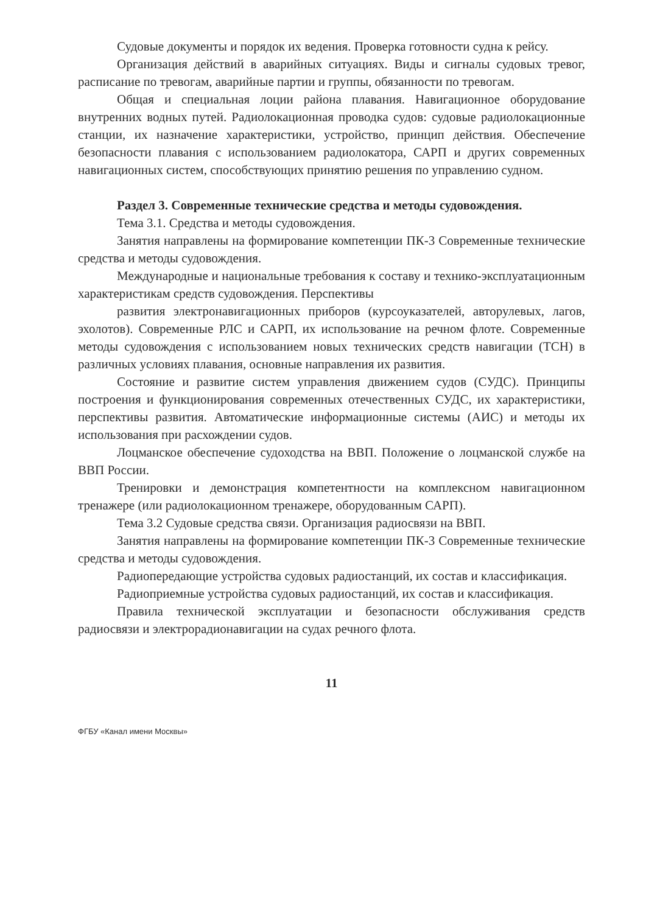Судовые документы и порядок их ведения. Проверка готовности судна к рейсу.
Организация действий в аварийных ситуациях. Виды и сигналы судовых тревог, расписание по тревогам, аварийные партии и группы, обязанности по тревогам.
Общая и специальная лоции района плавания. Навигационное оборудование внутренних водных путей. Радиолокационная проводка судов: судовые радиолокационные станции, их назначение характеристики, устройство, принцип действия. Обеспечение безопасности плавания с использованием радиолокатора, САРП и других современных навигационных систем, способствующих принятию решения по управлению судном.
Раздел 3. Современные технические средства и методы судовождения.
Тема 3.1. Средства и методы судовождения.
Занятия направлены на формирование компетенции ПК-3 Современные технические средства и методы судовождения.
Международные и национальные требования к составу и технико-эксплуатационным характеристикам средств судовождения. Перспективы
развития электронавигационных приборов (курсоуказателей, авторулевых, лагов, эхолотов). Современные РЛС и САРП, их использование на речном флоте. Современные методы судовождения с использованием новых технических средств навигации (ТСН) в различных условиях плавания, основные направления их развития.
Состояние и развитие систем управления движением судов (СУДС). Принципы построения и функционирования современных отечественных СУДС, их характеристики, перспективы развития. Автоматические информационные системы (АИС) и методы их использования при расхождении судов.
Лоцманское обеспечение судоходства на ВВП. Положение о лоцманской службе на ВВП России.
Тренировки и демонстрация компетентности на комплексном навигационном тренажере (или радиолокационном тренажере, оборудованным САРП).
Тема 3.2 Судовые средства связи. Организация радиосвязи на ВВП.
Занятия направлены на формирование компетенции ПК-3 Современные технические средства и методы судовождения.
Радиопередающие устройства судовых радиостанций, их состав и классификация.
Радиоприемные устройства судовых радиостанций, их состав и классификация.
Правила технической эксплуатации и безопасности обслуживания средств радиосвязи и электрорадионавигации на судах речного флота.
11
ФГБУ «Канал имени Москвы»